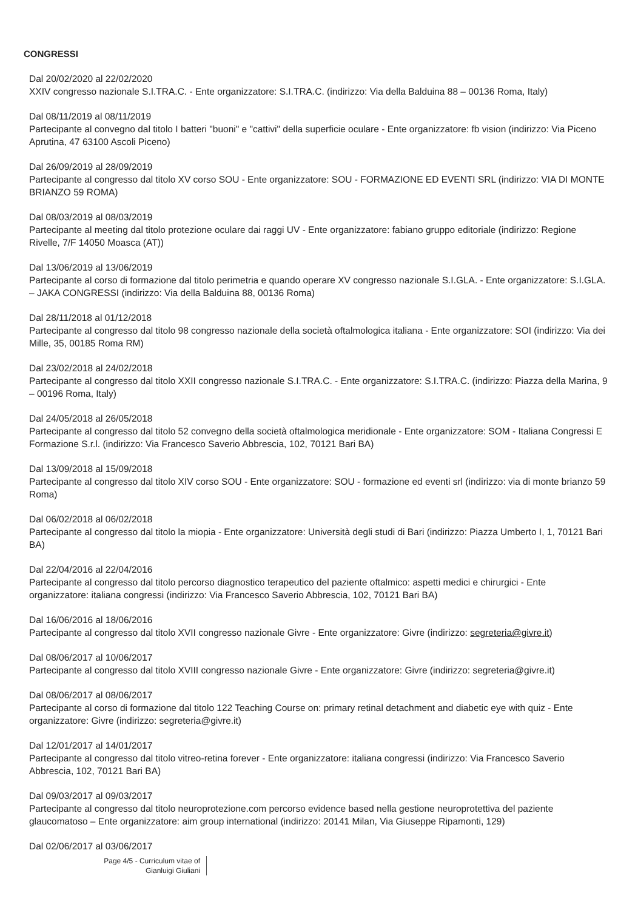CONGRESSI
Dal 20/02/2020 al 22/02/2020
XXIV congresso nazionale S.I.TRA.C. - Ente organizzatore: S.I.TRA.C. (indirizzo: Via della Balduina 88 – 00136 Roma, Italy)
Dal 08/11/2019 al 08/11/2019
Partecipante al convegno dal titolo I batteri "buoni" e "cattivi" della superficie oculare - Ente organizzatore: fb vision (indirizzo: Via Piceno Aprutina, 47 63100 Ascoli Piceno)
Dal 26/09/2019 al 28/09/2019
Partecipante al congresso dal titolo XV corso SOU - Ente organizzatore: SOU - FORMAZIONE ED EVENTI SRL (indirizzo: VIA DI MONTE BRIANZO 59 ROMA)
Dal 08/03/2019 al 08/03/2019
Partecipante al meeting dal titolo protezione oculare dai raggi UV - Ente organizzatore: fabiano gruppo editoriale (indirizzo: Regione Rivelle, 7/F 14050 Moasca (AT))
Dal 13/06/2019 al 13/06/2019
Partecipante al corso di formazione dal titolo perimetria e quando operare XV congresso nazionale S.I.GLA. - Ente organizzatore: S.I.GLA. – JAKA CONGRESSI (indirizzo: Via della Balduina 88, 00136 Roma)
Dal 28/11/2018 al 01/12/2018
Partecipante al congresso dal titolo 98 congresso nazionale della società oftalmologica italiana - Ente organizzatore: SOI (indirizzo: Via dei Mille, 35, 00185 Roma RM)
Dal 23/02/2018 al 24/02/2018
Partecipante al congresso dal titolo XXII congresso nazionale S.I.TRA.C. - Ente organizzatore: S.I.TRA.C. (indirizzo: Piazza della Marina, 9 – 00196 Roma, Italy)
Dal 24/05/2018 al 26/05/2018
Partecipante al congresso dal titolo 52 convegno della società oftalmologica meridionale - Ente organizzatore: SOM - Italiana Congressi E Formazione S.r.l. (indirizzo: Via Francesco Saverio Abbrescia, 102, 70121 Bari BA)
Dal 13/09/2018 al 15/09/2018
Partecipante al congresso dal titolo XIV corso SOU - Ente organizzatore: SOU - formazione ed eventi srl (indirizzo: via di monte brianzo 59 Roma)
Dal 06/02/2018 al 06/02/2018
Partecipante al congresso dal titolo la miopia - Ente organizzatore: Università degli studi di Bari (indirizzo: Piazza Umberto I, 1, 70121 Bari BA)
Dal 22/04/2016 al 22/04/2016
Partecipante al congresso dal titolo percorso diagnostico terapeutico del paziente oftalmico: aspetti medici e chirurgici - Ente organizzatore: italiana congressi (indirizzo: Via Francesco Saverio Abbrescia, 102, 70121 Bari BA)
Dal 16/06/2016 al 18/06/2016
Partecipante al congresso dal titolo XVII congresso nazionale Givre - Ente organizzatore: Givre (indirizzo: segreteria@givre.it)
Dal 08/06/2017 al 10/06/2017
Partecipante al congresso dal titolo XVIII congresso nazionale Givre - Ente organizzatore: Givre (indirizzo: segreteria@givre.it)
Dal 08/06/2017 al 08/06/2017
Partecipante al corso di formazione dal titolo 122 Teaching Course on: primary retinal detachment and diabetic eye with quiz - Ente organizzatore: Givre (indirizzo: segreteria@givre.it)
Dal 12/01/2017 al 14/01/2017
Partecipante al congresso dal titolo vitreo-retina forever - Ente organizzatore: italiana congressi (indirizzo: Via Francesco Saverio Abbrescia, 102, 70121 Bari BA)
Dal 09/03/2017 al 09/03/2017
Partecipante al congresso dal titolo neuroprotezione.com percorso evidence based nella gestione neuroprotettiva del paziente glaucomatoso – Ente organizzatore: aim group international (indirizzo: 20141 Milan, Via Giuseppe Ripamonti, 129)
Dal 02/06/2017 al 03/06/2017
Page 4/5 - Curriculum vitae of
Gianluigi Giuliani